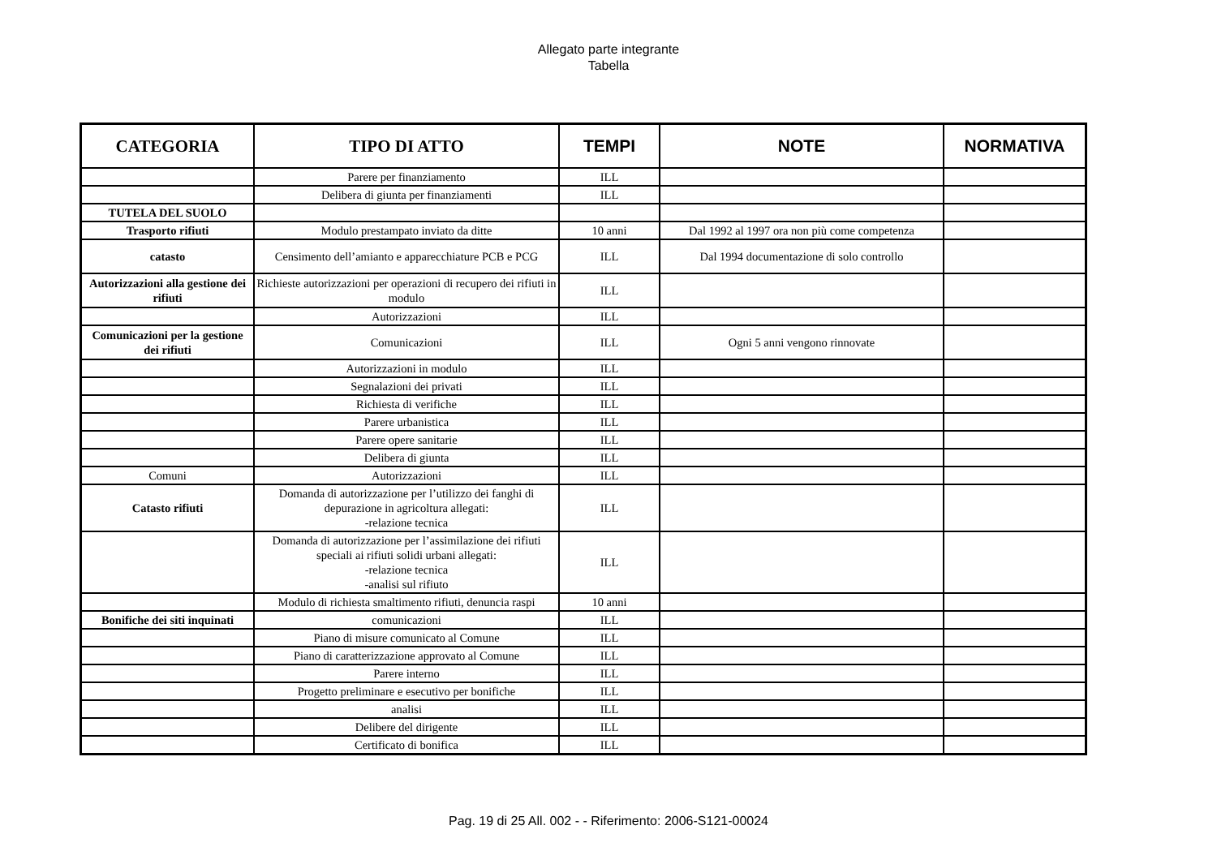Allegato parte integrante
Tabella
| CATEGORIA | TIPO DI ATTO | TEMPI | NOTE | NORMATIVA |
| --- | --- | --- | --- | --- |
| | Parere per finanziamento | ILL | | |
| | Delibera di giunta per finanziamenti | ILL | | |
| TUTELA DEL SUOLO | | | | |
| Trasporto rifiuti | Modulo prestampato inviato da ditte | 10 anni | Dal 1992 al 1997 ora non più come competenza | |
| catasto | Censimento dell’amianto e apparecchiature PCB e PCG | ILL | Dal 1994 documentazione di solo controllo | |
| Autorizzazioni alla gestione dei rifiuti | Richieste autorizzazioni per operazioni di recupero dei rifiuti in modulo | ILL | | |
| | Autorizzazioni | ILL | | |
| Comunicazioni per la gestione dei rifiuti | Comunicazioni | ILL | Ogni 5 anni vengono rinnovate | |
| | Autorizzazioni in modulo | ILL | | |
| | Segnalazioni dei privati | ILL | | |
| | Richiesta di verifiche | ILL | | |
| | Parere urbanistica | ILL | | |
| | Parere opere sanitarie | ILL | | |
| | Delibera di giunta | ILL | | |
| Comuni | Autorizzazioni | ILL | | |
| Catasto rifiuti | Domanda di autorizzazione per l’utilizzo dei fanghi di depurazione in agricoltura allegati: -relazione tecnica | ILL | | |
| | Domanda di autorizzazione per l’assimilazione dei rifiuti speciali ai rifiuti solidi urbani allegati: -relazione tecnica -analisi sul rifiuto | ILL | | |
| | Modulo di richiesta smaltimento rifiuti, denuncia raspi | 10 anni | | |
| Bonifiche dei siti inquinati | comunicazioni | ILL | | |
| | Piano di misure comunicato al Comune | ILL | | |
| | Piano di caratterizzazione approvato al Comune | ILL | | |
| | Parere interno | ILL | | |
| | Progetto preliminare e esecutivo per bonifiche | ILL | | |
| | analisi | ILL | | |
| | Delibere del dirigente | ILL | | |
| | Certificato di bonifica | ILL | | |
Pag. 19 di 25 All. 002 - - Riferimento: 2006-S121-00024